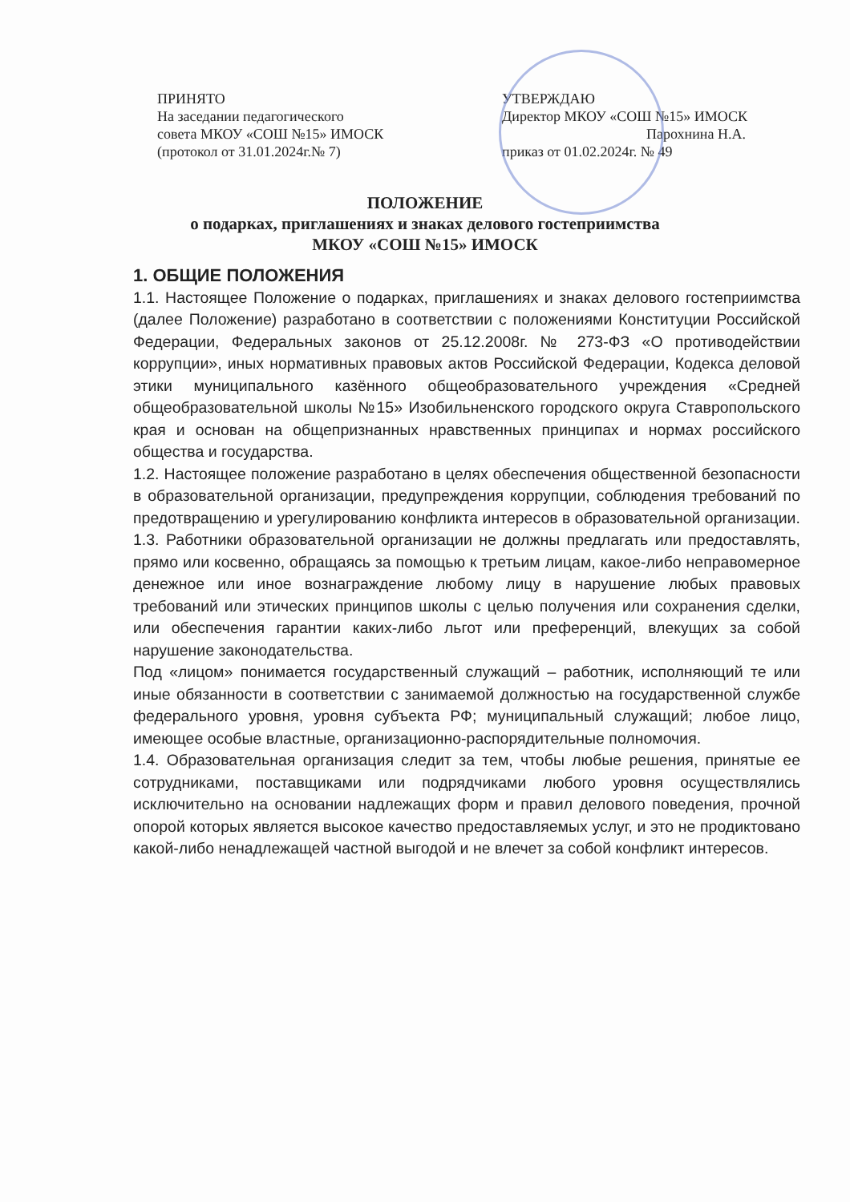ПРИНЯТО
На заседании педагогического
совета МКОУ «СОШ №15» ИМОСК
(протокол от 31.01.2024г.№ 7)
УТВЕРЖДАЮ
Директор МКОУ «СОШ №15» ИМОСК
Парохнина Н.А.
приказ от 01.02.2024г. № 49
ПОЛОЖЕНИЕ
о подарках, приглашениях и знаках делового гостеприимства
МКОУ «СОШ №15» ИМОСК
1. ОБЩИЕ ПОЛОЖЕНИЯ
1.1. Настоящее Положение о подарках, приглашениях и знаках делового гостеприимства (далее Положение) разработано в соответствии с положениями Конституции Российской Федерации, Федеральных законов от 25.12.2008г. № 273-ФЗ «О противодействии коррупции», иных нормативных правовых актов Российской Федерации, Кодекса деловой этики муниципального казённого общеобразовательного учреждения «Средней общеобразовательной школы №15» Изобильненского городского округа Ставропольского края и основан на общепризнанных нравственных принципах и нормах российского общества и государства.
1.2. Настоящее положение разработано в целях обеспечения общественной безопасности в образовательной организации, предупреждения коррупции, соблюдения требований по предотвращению и урегулированию конфликта интересов в образовательной организации.
1.3. Работники образовательной организации не должны предлагать или предоставлять, прямо или косвенно, обращаясь за помощью к третьим лицам, какое-либо неправомерное денежное или иное вознаграждение любому лицу в нарушение любых правовых требований или этических принципов школы с целью получения или сохранения сделки, или обеспечения гарантии каких-либо льгот или преференций, влекущих за собой нарушение законодательства.
Под «лицом» понимается государственный служащий – работник, исполняющий те или иные обязанности в соответствии с занимаемой должностью на государственной службе федерального уровня, уровня субъекта РФ; муниципальный служащий; любое лицо, имеющее особые властные, организационно-распорядительные полномочия.
1.4. Образовательная организация следит за тем, чтобы любые решения, принятые ее сотрудниками, поставщиками или подрядчиками любого уровня осуществлялись исключительно на основании надлежащих форм и правил делового поведения, прочной опорой которых является высокое качество предоставляемых услуг, и это не продиктовано какой-либо ненадлежащей частной выгодой и не влечет за собой конфликт интересов.